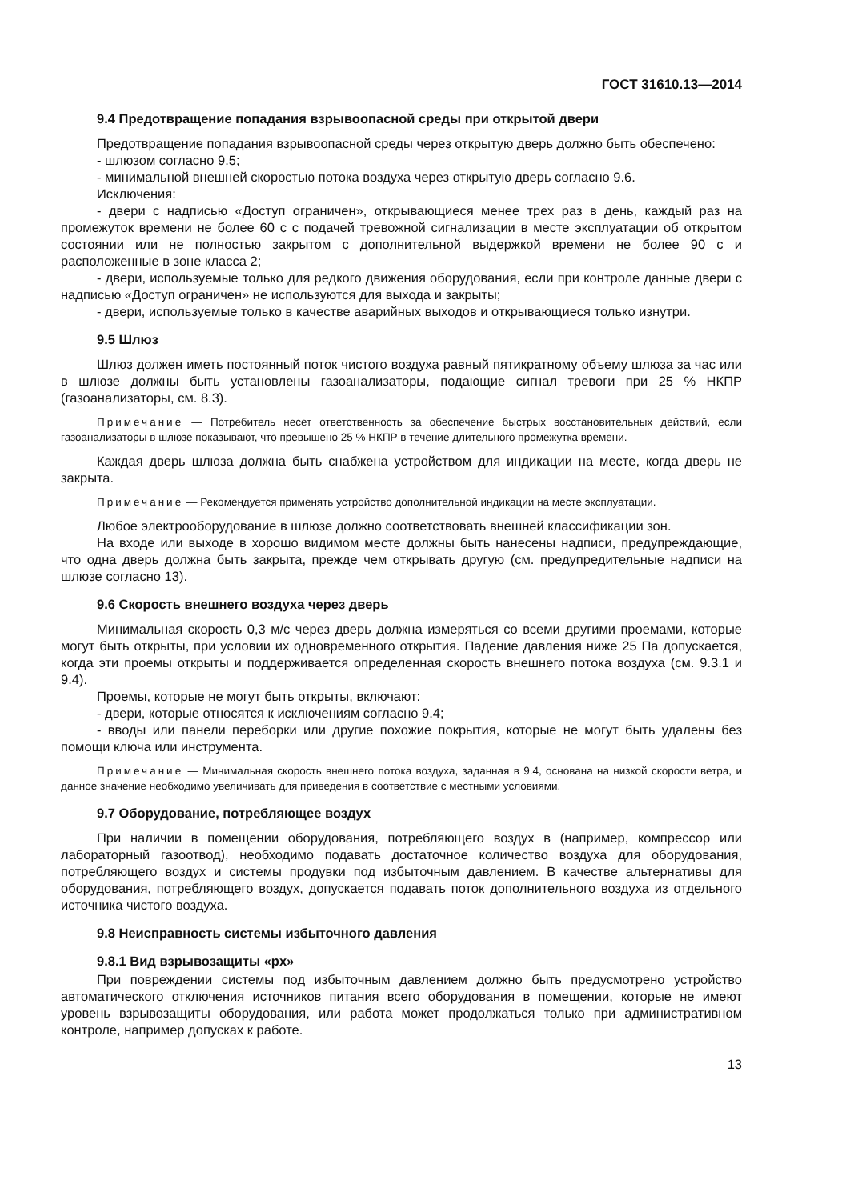ГОСТ 31610.13—2014
9.4 Предотвращение попадания взрывоопасной среды при открытой двери
Предотвращение попадания взрывоопасной среды через открытую дверь должно быть обеспечено:
- шлюзом согласно 9.5;
- минимальной внешней скоростью потока воздуха через открытую дверь согласно 9.6.
Исключения:
- двери с надписью «Доступ ограничен», открывающиеся менее трех раз в день, каждый раз на промежуток времени не более 60 с с подачей тревожной сигнализации в месте эксплуатации об открытом состоянии или не полностью закрытом с дополнительной выдержкой времени не более 90 с и расположенные в зоне класса 2;
- двери, используемые только для редкого движения оборудования, если при контроле данные двери с надписью «Доступ ограничен» не используются для выхода и закрыты;
- двери, используемые только в качестве аварийных выходов и открывающиеся только изнутри.
9.5 Шлюз
Шлюз должен иметь постоянный поток чистого воздуха равный пятикратному объему шлюза за час или в шлюзе должны быть установлены газоанализаторы, подающие сигнал тревоги при 25 % НКПР (газоанализаторы, см. 8.3).
Примечание — Потребитель несет ответственность за обеспечение быстрых восстановительных действий, если газоанализаторы в шлюзе показывают, что превышено 25 % НКПР в течение длительного промежутка времени.
Каждая дверь шлюза должна быть снабжена устройством для индикации на месте, когда дверь не закрыта.
Примечание — Рекомендуется применять устройство дополнительной индикации на месте эксплуатации.
Любое электрооборудование в шлюзе должно соответствовать внешней классификации зон.
На входе или выходе в хорошо видимом месте должны быть нанесены надписи, предупреждающие, что одна дверь должна быть закрыта, прежде чем открывать другую (см. предупредительные надписи на шлюзе согласно 13).
9.6 Скорость внешнего воздуха через дверь
Минимальная скорость 0,3 м/с через дверь должна измеряться со всеми другими проемами, которые могут быть открыты, при условии их одновременного открытия. Падение давления ниже 25 Па допускается, когда эти проемы открыты и поддерживается определенная скорость внешнего потока воздуха (см. 9.3.1 и 9.4).
Проемы, которые не могут быть открыты, включают:
- двери, которые относятся к исключениям согласно 9.4;
- вводы или панели переборки или другие похожие покрытия, которые не могут быть удалены без помощи ключа или инструмента.
Примечание — Минимальная скорость внешнего потока воздуха, заданная в 9.4, основана на низкой скорости ветра, и данное значение необходимо увеличивать для приведения в соответствие с местными условиями.
9.7 Оборудование, потребляющее воздух
При наличии в помещении оборудования, потребляющего воздух в (например, компрессор или лабораторный газоотвод), необходимо подавать достаточное количество воздуха для оборудования, потребляющего воздух и системы продувки под избыточным давлением. В качестве альтернативы для оборудования, потребляющего воздух, допускается подавать поток дополнительного воздуха из отдельного источника чистого воздуха.
9.8 Неисправность системы избыточного давления
9.8.1 Вид взрывозащиты «px»
При повреждении системы под избыточным давлением должно быть предусмотрено устройство автоматического отключения источников питания всего оборудования в помещении, которые не имеют уровень взрывозащиты оборудования, или работа может продолжаться только при административном контроле, например допусках к работе.
13